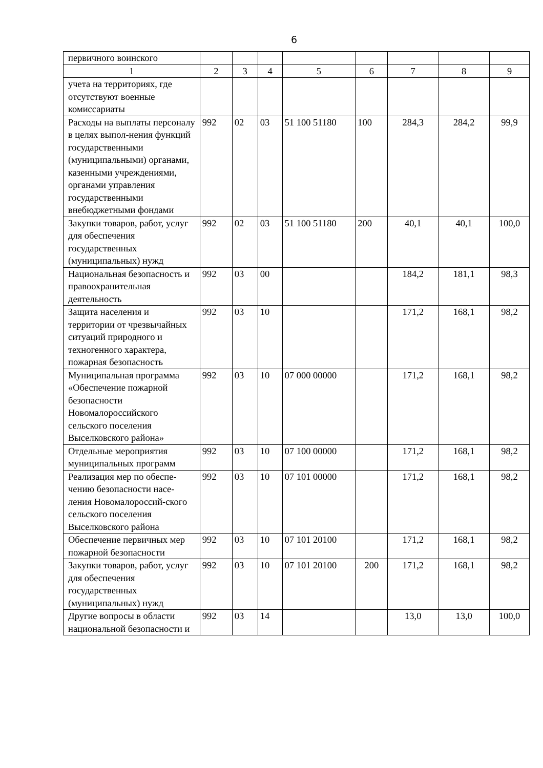6
| первичного воинского | | | | | | | | |
| 1 | 2 | 3 | 4 | 5 | 6 | 7 | 8 | 9 |
| учета на территориях, где отсутствуют военные комиссариаты | | | | | | | | |
| Расходы на выплаты персоналу в целях выпол-нения функций государственными (муниципальными) органами, казенными учреждениями, органами управления государственными внебюджетными фондами | 992 | 02 | 03 | 51 100 51180 | 100 | 284,3 | 284,2 | 99,9 |
| Закупки товаров, работ, услуг для обеспечения государственных (муниципальных) нужд | 992 | 02 | 03 | 51 100 51180 | 200 | 40,1 | 40,1 | 100,0 |
| Национальная безопасность и правоохранительная деятельность | 992 | 03 | 00 | | | 184,2 | 181,1 | 98,3 |
| Защита населения и территории от чрезвычайных ситуаций природного и техногенного характера, пожарная безопасность | 992 | 03 | 10 | | | 171,2 | 168,1 | 98,2 |
| Муниципальная программа «Обеспечение пожарной безопасности Новомалороссийского сельского поселения Выселковского района» | 992 | 03 | 10 | 07 000 00000 | | 171,2 | 168,1 | 98,2 |
| Отдельные мероприятия муниципальных программ | 992 | 03 | 10 | 07 100 00000 | | 171,2 | 168,1 | 98,2 |
| Реализация мер по обеспе-чению безопасности насе-ления Новомалороссий-ского сельского поселения Выселковского района | 992 | 03 | 10 | 07 101 00000 | | 171,2 | 168,1 | 98,2 |
| Обеспечение первичных мер пожарной безопасности | 992 | 03 | 10 | 07 101 20100 | | 171,2 | 168,1 | 98,2 |
| Закупки товаров, работ, услуг для обеспечения государственных (муниципальных) нужд | 992 | 03 | 10 | 07 101 20100 | 200 | 171,2 | 168,1 | 98,2 |
| Другие вопросы в области национальной безопасности и | 992 | 03 | 14 | | | 13,0 | 13,0 | 100,0 |